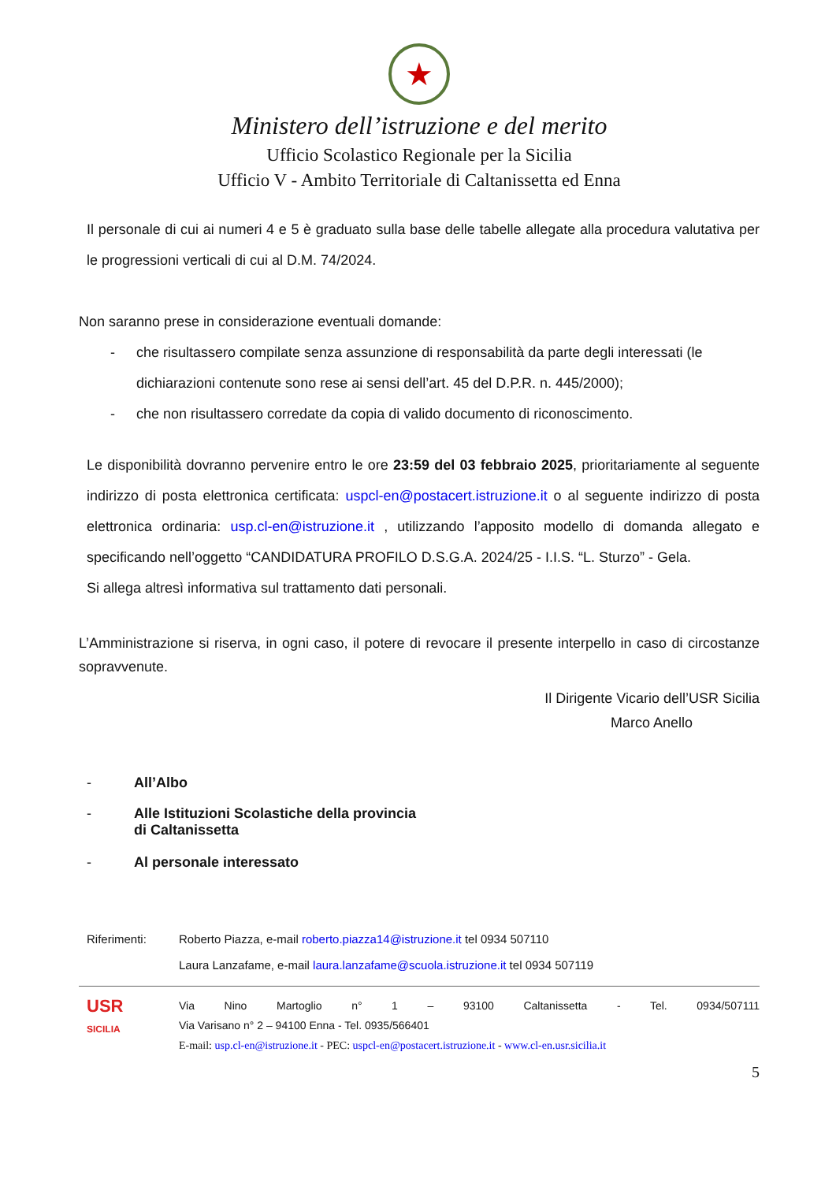★
Ministero dell’istruzione e del merito
Ufficio Scolastico Regionale per la Sicilia
Ufficio V - Ambito Territoriale di Caltanissetta ed Enna
Il personale di cui ai numeri 4 e 5 è graduato sulla base delle tabelle allegate alla procedura valutativa per le progressioni verticali di cui al D.M. 74/2024.
Non saranno prese in considerazione eventuali domande:
- che risultassero compilate senza assunzione di responsabilità da parte degli interessati (le dichiarazioni contenute sono rese ai sensi dell’art. 45 del D.P.R. n. 445/2000);
- che non risultassero corredate da copia di valido documento di riconoscimento.
Le disponibilità dovranno pervenire entro le ore 23:59 del 03 febbraio 2025, prioritariamente al seguente indirizzo di posta elettronica certificata: uspcl-en@postacert.istruzione.it o al seguente indirizzo di posta elettronica ordinaria: usp.cl-en@istruzione.it , utilizzando l’apposito modello di domanda allegato e specificando nell’oggetto “CANDIDATURA PROFILO D.S.G.A. 2024/25 - I.I.S. “L. Sturzo” - Gela.
Si allega altresì informativa sul trattamento dati personali.
L’Amministrazione si riserva, in ogni caso, il potere di revocare il presente interpello in caso di circostanze sopravvenute.
Il Dirigente Vicario dell’USR Sicilia
Marco Anello
- All’Albo
- Alle Istituzioni Scolastiche della provincia
di Caltanissetta
- Al personale interessato
Riferimenti: Roberto Piazza, e-mail roberto.piazza14@istruzione.it tel 0934 507110
Laura Lanzafame, e-mail laura.lanzafame@scuola.istruzione.it tel 0934 507119
USR
SICILIA
Via Nino Martoglio n° 1 – 93100 Caltanissetta - Tel. 0934/507111
Via Varisano n° 2 – 94100 Enna - Tel. 0935/566401
E-mail: usp.cl-en@istruzione.it - PEC: uspcl-en@postacert.istruzione.it - www.cl-en.usr.sicilia.it
5